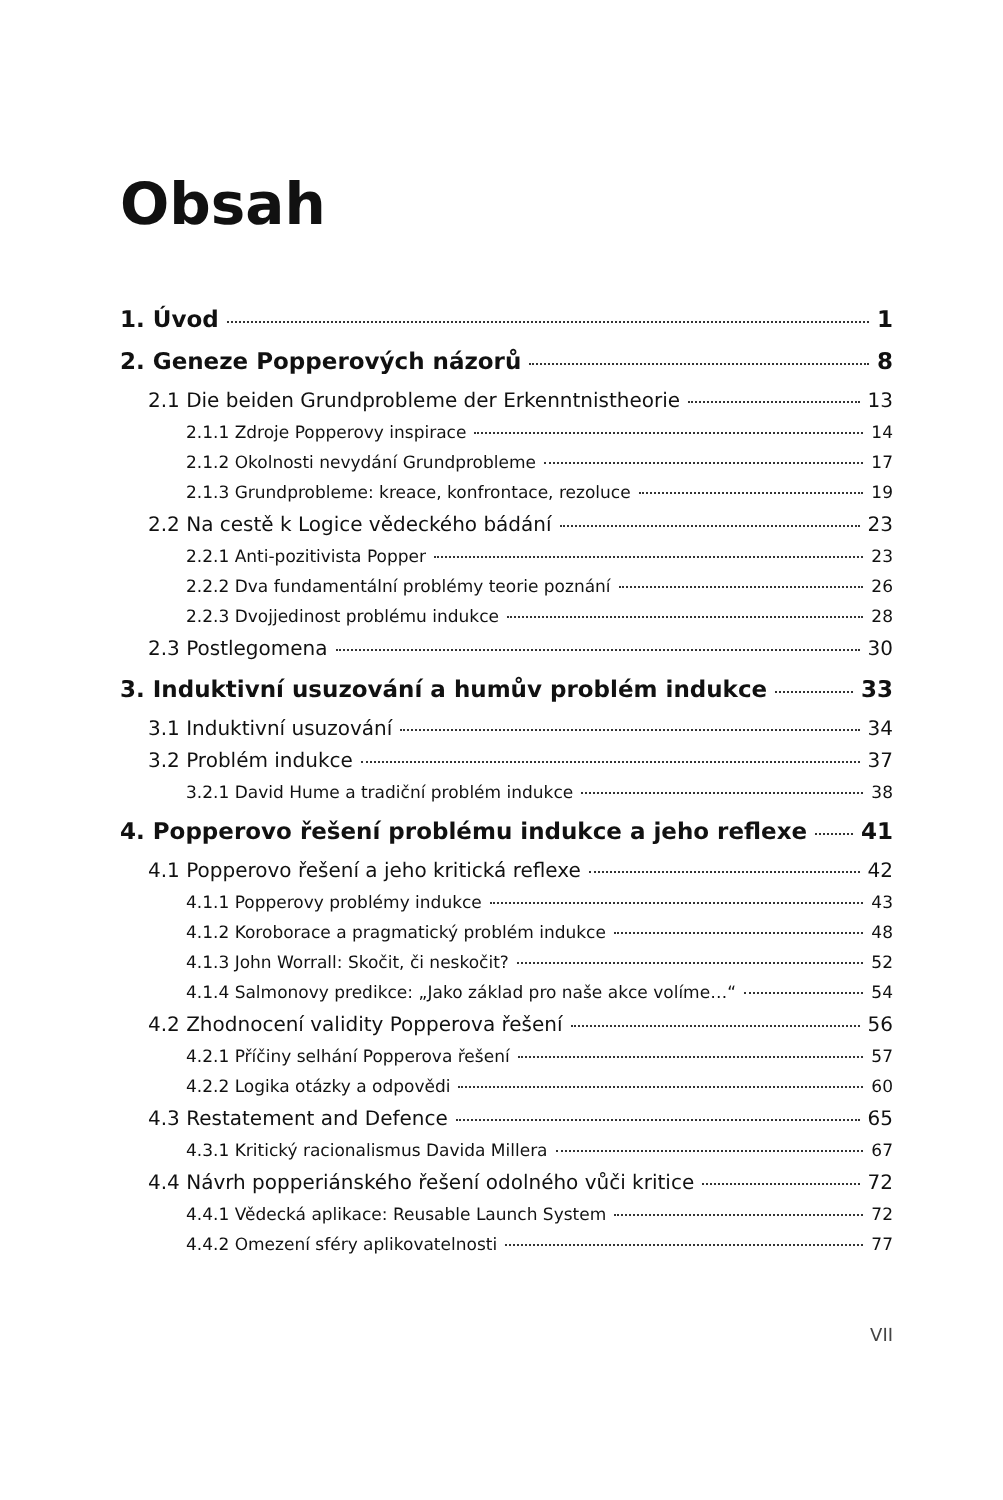Obsah
1. Úvod 1
2. Geneze Popperových názorů 8
2.1 Die beiden Grundprobleme der Erkenntnistheorie 13
2.1.1 Zdroje Popperovy inspirace 14
2.1.2 Okolnosti nevydání Grundprobleme 17
2.1.3 Grundprobleme: kreace, konfrontace, rezoluce 19
2.2 Na cestě k Logice vědeckého bádání 23
2.2.1 Anti-pozitivista Popper 23
2.2.2 Dva fundamentální problémy teorie poznání 26
2.2.3 Dvojjedinost problému indukce 28
2.3 Postlegomena 30
3. Induktivní usuzování a humův problém indukce 33
3.1 Induktivní usuzování 34
3.2 Problém indukce 37
3.2.1 David Hume a tradiční problém indukce 38
4. Popperovo řešení problému indukce a jeho reflexe 41
4.1 Popperovo řešení a jeho kritická reflexe 42
4.1.1 Popperovy problémy indukce 43
4.1.2 Koroborace a pragmatický problém indukce 48
4.1.3 John Worrall: Skočit, či neskočit? 52
4.1.4 Salmonovy predikce: „Jako základ pro naše akce volíme…“ 54
4.2 Zhodnocení validity Popperova řešení 56
4.2.1 Příčiny selhání Popperova řešení 57
4.2.2 Logika otázky a odpovědi 60
4.3 Restatement and Defence 65
4.3.1 Kritický racionalismus Davida Millera 67
4.4 Návrh popperiánského řešení odolného vůči kritice 72
4.4.1 Vědecká aplikace: Reusable Launch System 72
4.4.2 Omezení sféry aplikovatelnosti 77
VII